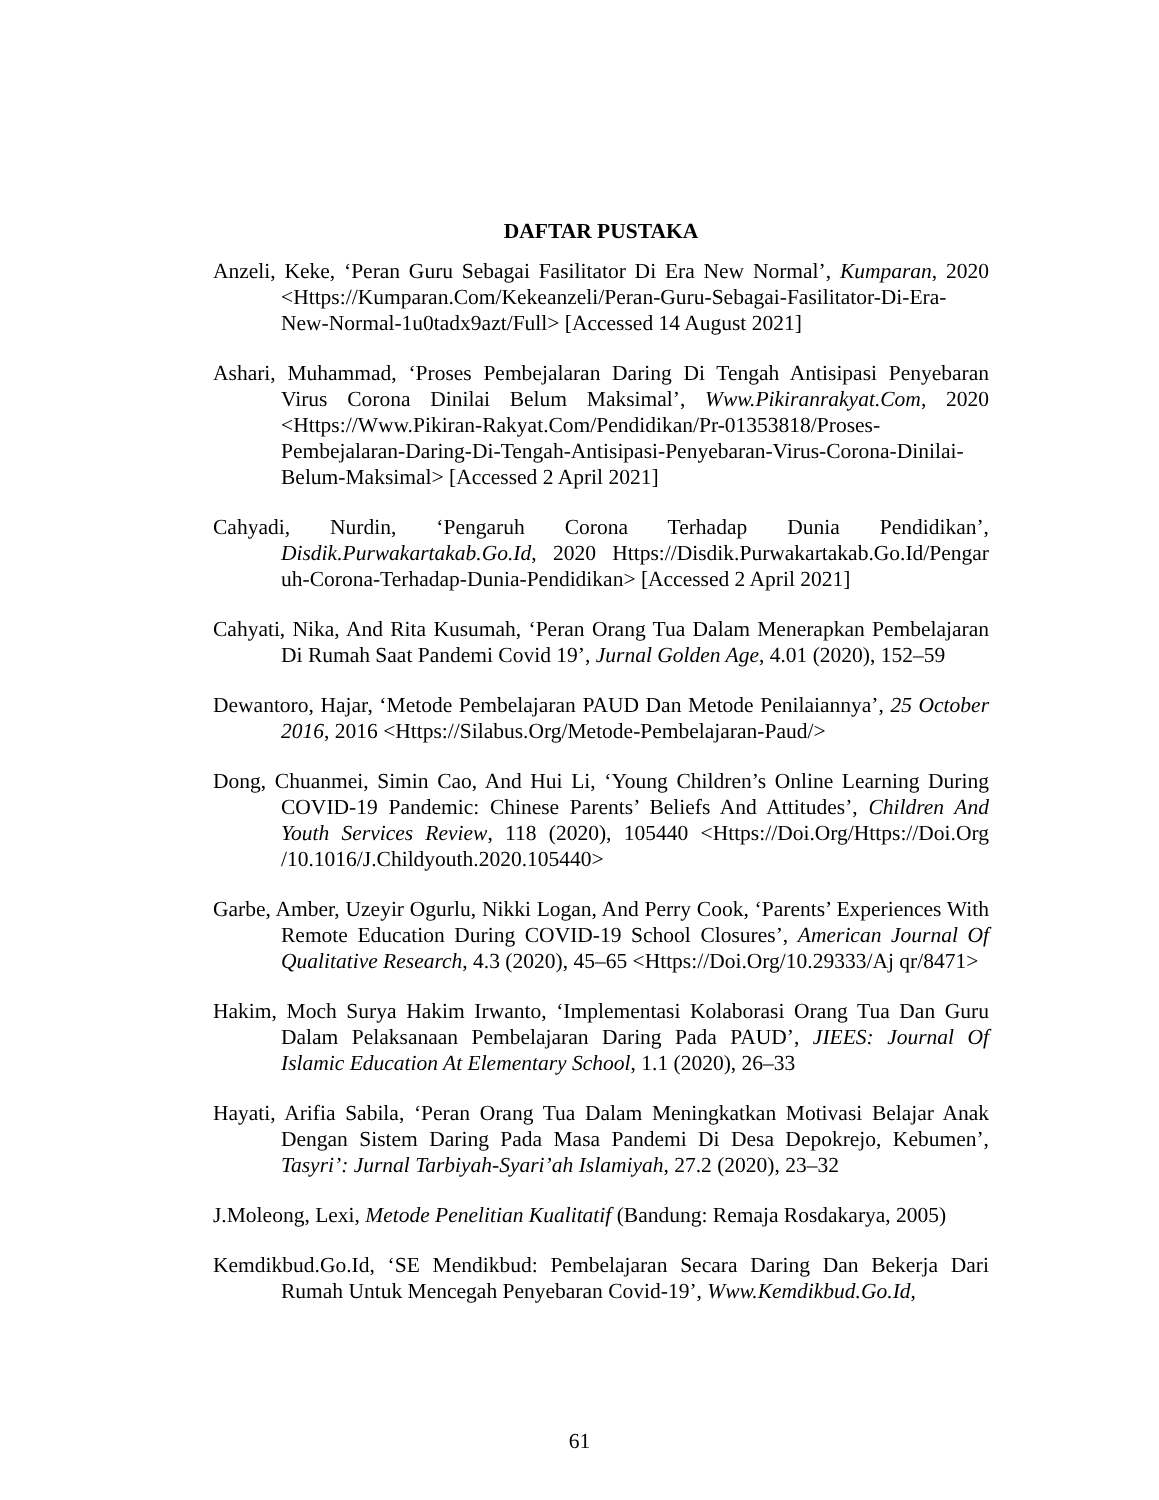DAFTAR PUSTAKA
Anzeli, Keke, ‘Peran Guru Sebagai Fasilitator Di Era New Normal’, Kumparan, 2020 <Https://Kumparan.Com/Kekeanzeli/Peran-Guru-Sebagai-Fasilitator-Di-Era-New-Normal-1u0tadx9azt/Full> [Accessed 14 August 2021]
Ashari, Muhammad, ‘Proses Pembejalaran Daring Di Tengah Antisipasi Penyebaran Virus Corona Dinilai Belum Maksimal’, Www.Pikiranrakyat.Com, 2020 <Https://Www.Pikiran-Rakyat.Com/Pendidikan/Pr-01353818/Proses-Pembejalaran-Daring-Di-Tengah-Antisipasi-Penyebaran-Virus-Corona-Dinilai-Belum-Maksimal> [Accessed 2 April 2021]
Cahyadi, Nurdin, ‘Pengaruh Corona Terhadap Dunia Pendidikan’, Disdik.Purwakartakab.Go.Id, 2020 Https://Disdik.Purwakartakab.Go.Id/Pengar uh-Corona-Terhadap-Dunia-Pendidikan> [Accessed 2 April 2021]
Cahyati, Nika, And Rita Kusumah, ‘Peran Orang Tua Dalam Menerapkan Pembelajaran Di Rumah Saat Pandemi Covid 19’, Jurnal Golden Age, 4.01 (2020), 152–59
Dewantoro, Hajar, ‘Metode Pembelajaran PAUD Dan Metode Penilaiannya’, 25 October 2016, 2016 <Https://Silabus.Org/Metode-Pembelajaran-Paud/>
Dong, Chuanmei, Simin Cao, And Hui Li, ‘Young Children’s Online Learning During COVID-19 Pandemic: Chinese Parents’ Beliefs And Attitudes’, Children And Youth Services Review, 118 (2020), 105440 <Https://Doi.Org/Https://Doi.Org /10.1016/J.Childyouth.2020.105440>
Garbe, Amber, Uzeyir Ogurlu, Nikki Logan, And Perry Cook, ‘Parents’ Experiences With Remote Education During COVID-19 School Closures’, American Journal Of Qualitative Research, 4.3 (2020), 45–65 <Https://Doi.Org/10.29333/Aj qr/8471>
Hakim, Moch Surya Hakim Irwanto, ‘Implementasi Kolaborasi Orang Tua Dan Guru Dalam Pelaksanaan Pembelajaran Daring Pada PAUD’, JIEES: Journal Of Islamic Education At Elementary School, 1.1 (2020), 26–33
Hayati, Arifia Sabila, ‘Peran Orang Tua Dalam Meningkatkan Motivasi Belajar Anak Dengan Sistem Daring Pada Masa Pandemi Di Desa Depokrejo, Kebumen’, Tasyri’: Jurnal Tarbiyah-Syari’ah Islamiyah, 27.2 (2020), 23–32
J.Moleong, Lexi, Metode Penelitian Kualitatif (Bandung: Remaja Rosdakarya, 2005)
Kemdikbud.Go.Id, ‘SE Mendikbud: Pembelajaran Secara Daring Dan Bekerja Dari Rumah Untuk Mencegah Penyebaran Covid-19’, Www.Kemdikbud.Go.Id,
61